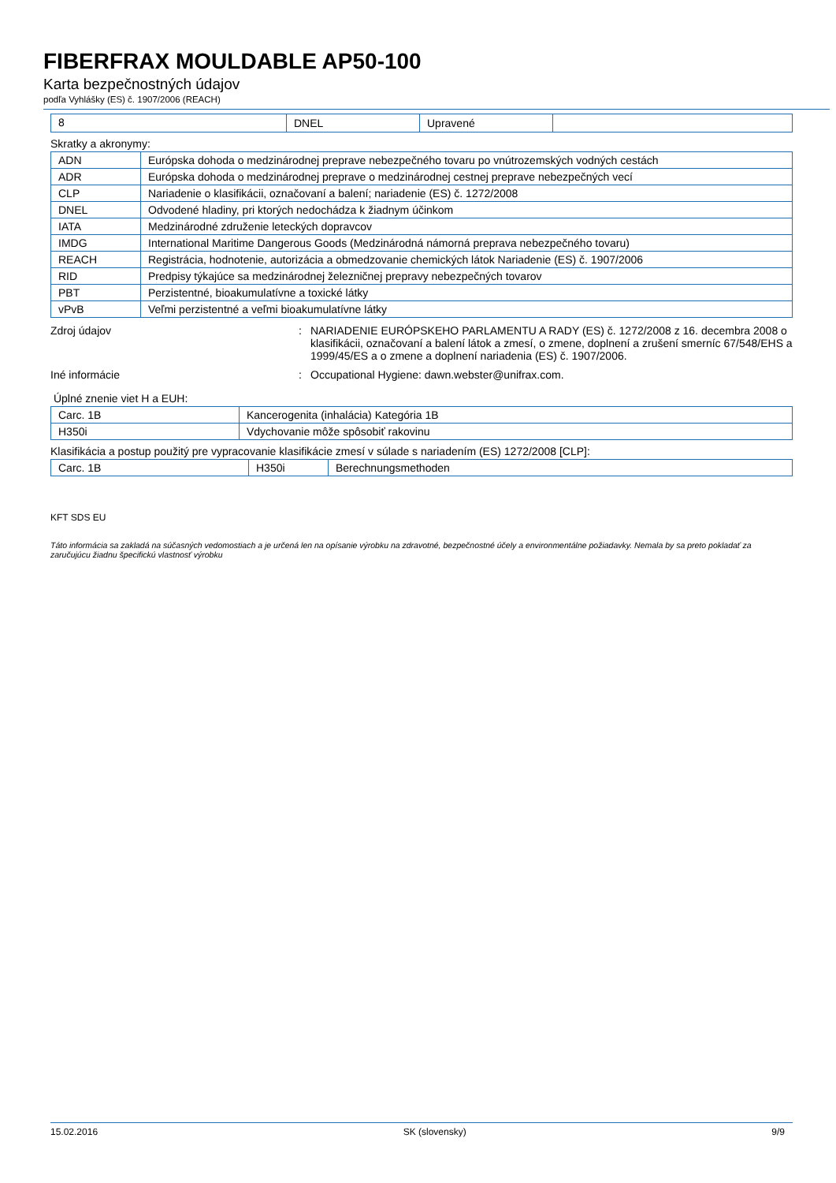FIBERFRAX MOULDABLE AP50-100
Karta bezpečnostných údajov
podľa Vyhlášky (ES) č. 1907/2006 (REACH)
| 8 | DNEL | Upravené | |
Skratky a akronymy:
| ADN | Európska dohoda o medzinárodnej preprave nebezpečného tovaru po vnútrozemských vodných cestách |
| ADR | Európska dohoda o medzinárodnej preprave o medzinárodnej cestnej preprave nebezpečných vecí |
| CLP | Nariadenie o klasifikácii, označovaní a balení; nariadenie (ES) č. 1272/2008 |
| DNEL | Odvodené hladiny, pri ktorých nedochádza k žiadnym účinkom |
| IATA | Medzinárodné združenie leteckých dopravcov |
| IMDG | International Maritime Dangerous Goods (Medzinárodná námorná preprava nebezpečného tovaru) |
| REACH | Registrácia, hodnotenie, autorizácia a obmedzovanie chemických látok Nariadenie (ES) č. 1907/2006 |
| RID | Predpisy týkajúce sa medzinárodnej železničnej prepravy nebezpečných tovarov |
| PBT | Perzistentné, bioakumulatívne a toxické látky |
| vPvB | Veľmi perzistentné a veľmi bioakumulatívne látky |
Zdroj údajov : NARIADENIE EURÓPSKEHO PARLAMENTU A RADY (ES) č. 1272/2008 z 16. decembra 2008 o klasifikácii, označovaní a balení látok a zmesí, o zmene, doplnení a zrušení smerníc 67/548/EHS a 1999/45/ES a o zmene a doplnení nariadenia (ES) č. 1907/2006.
Iné informácie : Occupational Hygiene: dawn.webster@unifrax.com.
Úplné znenie viet H a EUH:
| Carc. 1B | Kancerogenita (inhalácia) Kategória 1B |
| H350i | Vdychovanie môže spôsobiť rakovinu |
Klasifikácia a postup použitý pre vypracovanie klasifikácie zmesí v súlade s nariadením (ES) 1272/2008 [CLP]:
| Carc. 1B | H350i | Berechnungsmethoden |
KFT SDS EU
Táto informácia sa zakladá na súčasných vedomostiach a je určená len na opísanie výrobku na zdravotné, bezpečnostné účely a environmentálne požiadavky. Nemala by sa preto pokladať za zaručujúcu žiadnu špecifickú vlastnosť výrobku
15.02.2016 SK (slovensky) 9/9